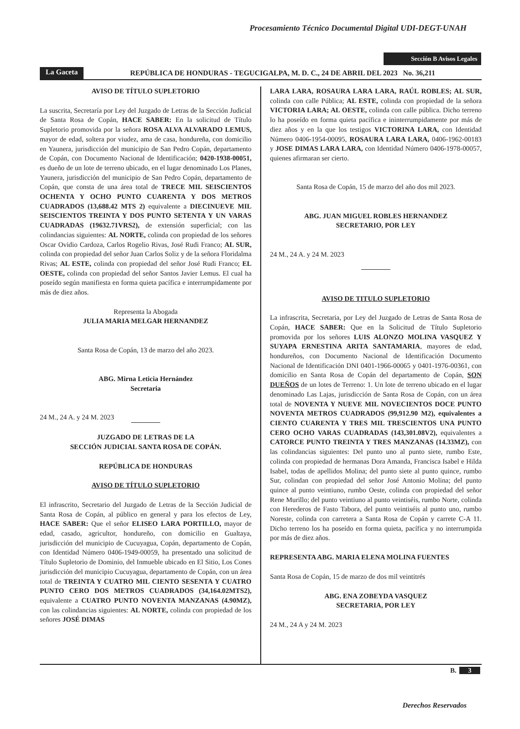Procesamiento Técnico Documental Digital UDI-DEGT-UNAH
Sección B Avisos Legales
La Gaceta REPÚBLICA DE HONDURAS - TEGUCIGALPA, M. D. C., 24 DE ABRIL DEL 2023 No. 36,211
AVISO DE TÍTULO SUPLETORIO
La suscrita, Secretaría por Ley del Juzgado de Letras de la Sección Judicial de Santa Rosa de Copán, HACE SABER: En la solicitud de Título Supletorio promovida por la señora ROSA ALVA ALVARADO LEMUS, mayor de edad, soltera por viudez, ama de casa, hondureña, con domicilio en Yaunera, jurisdicción del municipio de San Pedro Copán, departamento de Copán, con Documento Nacional de Identificación; 0420-1938-00051, es dueño de un lote de terreno ubicado, en el lugar denominado Los Planes, Yaunera, jurisdicción del municipio de San Pedro Copán, departamento de Copán, que consta de una área total de TRECE MIL SEISCIENTOS OCHENTA Y OCHO PUNTO CUARENTA Y DOS METROS CUADRADOS (13,688.42 MTS 2) equivalente a DIECINUEVE MIL SEISCIENTOS TREINTA Y DOS PUNTO SETENTA Y UN VARAS CUADRADAS (19632.71VRS2), de extensión superficial; con las colindancias siguientes: AL NORTE, colinda con propiedad de los señores Oscar Ovidio Cardoza, Carlos Rogelio Rivas, José Rudi Franco; AL SUR, colinda con propiedad del señor Juan Carlos Soliz y de la señora Floridalma Rivas; AL ESTE, colinda con propiedad del señor José Rudi Franco; EL OESTE, colinda con propiedad del señor Santos Javier Lemus. El cual ha poseído según manifiesta en forma quieta pacífica e interrumpidamente por más de diez años.
Representa la Abogada
JULIA MARIA MELGAR HERNANDEZ
Santa Rosa de Copán, 13 de marzo del año 2023.
ABG. Mirna Leticia Hernández
Secretaria
24 M., 24 A. y 24 M. 2023
JUZGADO DE LETRAS DE LA
SECCIÓN JUDICIAL SANTA ROSA DE COPÁN.
REPÚBLICA DE HONDURAS
AVISO DE TÍTULO SUPLETORIO
El infrascrito, Secretario del Juzgado de Letras de la Sección Judicial de Santa Rosa de Copán, al público en general y para los efectos de Ley, HACE SABER: Que el señor ELISEO LARA PORTILLO, mayor de edad, casado, agricultor, hondureño, con domicilio en Gualtaya, jurisdicción del municipio de Cucuyagua, Copán, departamento de Copán, con Identidad Número 0406-1949-00059, ha presentado una solicitud de Título Supletorio de Dominio, del Inmueble ubicado en El Sitio, Los Cones jurisdicción del municipio Cucuyagua, departamento de Copán, con un área total de TREINTA Y CUATRO MIL CIENTO SESENTA Y CUATRO PUNTO CERO DOS METROS CUADRADOS (34,164.02MTS2), equivalente a CUATRO PUNTO NOVENTA MANZANAS (4.90MZ), con las colindancias siguientes: AL NORTE, colinda con propiedad de los señores JOSÉ DIMAS
LARA LARA, ROSAURA LARA LARA, RAÚL ROBLES; AL SUR, colinda con calle Pública; AL ESTE, colinda con propiedad de la señora VICTORIA LARA; AL OESTE, colinda con calle pública. Dicho terreno lo ha poseído en forma quieta pacífica e ininterrumpidamente por más de diez años y en la que los testigos VICTORINA LARA, con Identidad Número 0406-1954-00095, ROSAURA LARA LARA, 0406-1962-00183 y JOSE DIMAS LARA LARA, con Identidad Número 0406-1978-00057, quienes afirmaran ser cierto.
Santa Rosa de Copán, 15 de marzo del año dos mil 2023.
ABG. JUAN MIGUEL ROBLES HERNANDEZ
SECRETARIO, POR LEY
24 M., 24 A. y 24 M. 2023
AVISO DE TITULO SUPLETORIO
La infrascrita, Secretaria, por Ley del Juzgado de Letras de Santa Rosa de Copán, HACE SABER: Que en la Solicitud de Título Supletorio promovida por los señores LUIS ALONZO MOLINA VASQUEZ Y SUYAPA ERNESTINA ARITA SANTAMARIA, mayores de edad, hondureños, con Documento Nacional de Identificación Documento Nacional de Identificación DNI 0401-1966-00065 y 0401-1976-00361, con domicilio en Santa Rosa de Copán del departamento de Copán, SON DUEÑOS de un lotes de Terreno: 1. Un lote de terreno ubicado en el lugar denominado Las Lajas, jurisdicción de Santa Rosa de Copán, con un área total de NOVENTA Y NUEVE MIL NOVECIENTOS DOCE PUNTO NOVENTA METROS CUADRADOS (99,912.90 M2), equivalentes a CIENTO CUARENTA Y TRES MIL TRESCIENTOS UNA PUNTO CERO OCHO VARAS CUADRADAS (143,301.08V2), equivalentes a CATORCE PUNTO TREINTA Y TRES MANZANAS (14.33MZ), con las colindancias siguientes: Del punto uno al punto siete, rumbo Este, colinda con propiedad de hermanas Dora Amanda, Francisca Isabel e Hilda Isabel, todas de apellidos Molina; del punto siete al punto quince, rumbo Sur, colindan con propiedad del señor José Antonio Molina; del punto quince al punto veintiuno, rumbo Oeste, colinda con propiedad del señor Rene Murillo; del punto veintiuno al punto veintiséis, rumbo Norte, colinda con Herederos de Fasto Tabora, del punto veintiséis al punto uno, rumbo Noreste, colinda con carretera a Santa Rosa de Copán y carrete C-A 11. Dicho terreno los ha poseído en forma quieta, pacífica y no interrumpida por más de diez años.
REPRESENTA ABG. MARIA ELENA MOLINA FUENTES
Santa Rosa de Copán, 15 de marzo de dos mil veintitrés
ABG. ENA ZOBEYDA VASQUEZ
SECRETARIA, POR LEY
24 M., 24 A y 24 M. 2023
B. 3
Derechos Reservados